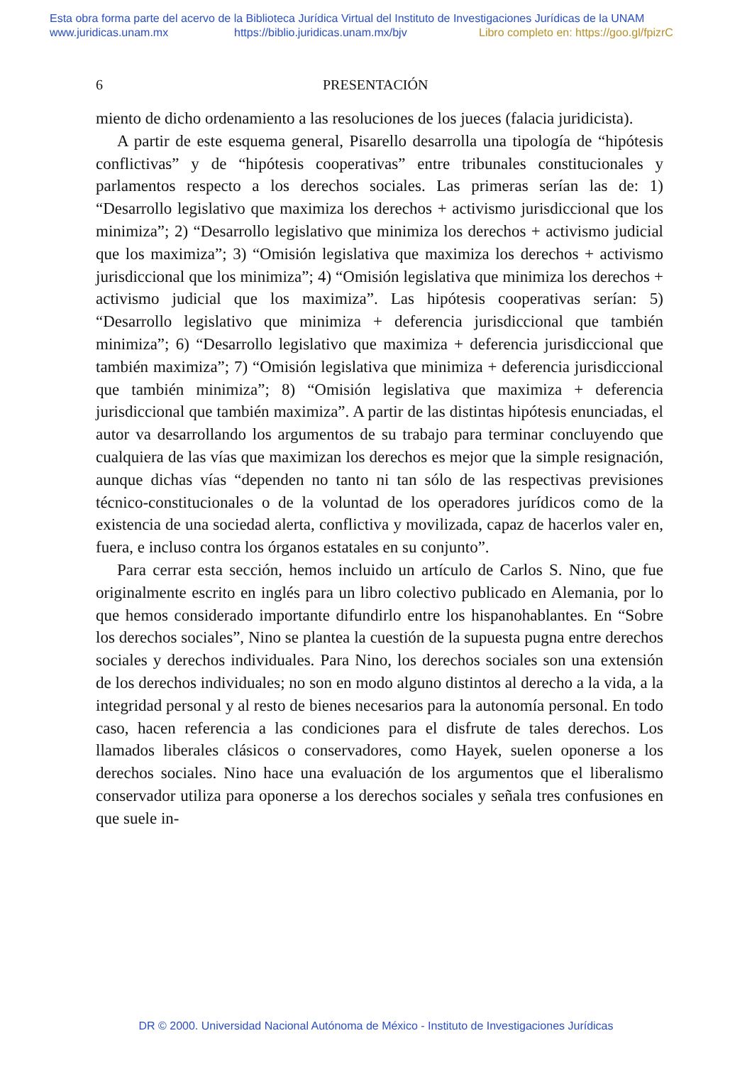Esta obra forma parte del acervo de la Biblioteca Jurídica Virtual del Instituto de Investigaciones Jurídicas de la UNAM
www.juridicas.unam.mx https://biblio.juridicas.unam.mx/bjv Libro completo en: https://goo.gl/fpizrC
6 PRESENTACIÓN
miento de dicho ordenamiento a las resoluciones de los jueces (falacia juridicista).
A partir de este esquema general, Pisarello desarrolla una tipología de “hipótesis conflictivas” y de “hipótesis cooperativas” entre tribunales constitucionales y parlamentos respecto a los derechos sociales. Las primeras serían las de: 1) “Desarrollo legislativo que maximiza los derechos + activismo jurisdiccional que los minimiza”; 2) “Desarrollo legislativo que minimiza los derechos + activismo judicial que los maximiza”; 3) “Omisión legislativa que maximiza los derechos + activismo jurisdiccional que los minimiza”; 4) “Omisión legislativa que minimiza los derechos + activismo judicial que los maximiza”. Las hipótesis cooperativas serían: 5) “Desarrollo legislativo que minimiza + deferencia jurisdiccional que también minimiza”; 6) “Desarrollo legislativo que maximiza + deferencia jurisdiccional que también maximiza”; 7) “Omisión legislativa que minimiza + deferencia jurisdiccional que también minimiza”; 8) “Omisión legislativa que maximiza + deferencia jurisdiccional que también maximiza”. A partir de las distintas hipótesis enunciadas, el autor va desarrollando los argumentos de su trabajo para terminar concluyendo que cualquiera de las vías que maximizan los derechos es mejor que la simple resignación, aunque dichas vías “dependen no tanto ni tan sólo de las respectivas previsiones técnico-constitucionales o de la voluntad de los operadores jurídicos como de la existencia de una sociedad alerta, conflictiva y movilizada, capaz de hacerlos valer en, fuera, e incluso contra los órganos estatales en su conjunto”.
Para cerrar esta sección, hemos incluido un artículo de Carlos S. Nino, que fue originalmente escrito en inglés para un libro colectivo publicado en Alemania, por lo que hemos considerado importante difundirlo entre los hispanohablantes. En “Sobre los derechos sociales”, Nino se plantea la cuestión de la supuesta pugna entre derechos sociales y derechos individuales. Para Nino, los derechos sociales son una extensión de los derechos individuales; no son en modo alguno distintos al derecho a la vida, a la integridad personal y al resto de bienes necesarios para la autonomía personal. En todo caso, hacen referencia a las condiciones para el disfrute de tales derechos. Los llamados liberales clásicos o conservadores, como Hayek, suelen oponerse a los derechos sociales. Nino hace una evaluación de los argumentos que el liberalismo conservador utiliza para oponerse a los derechos sociales y señala tres confusiones en que suele in-
DR © 2000. Universidad Nacional Autónoma de México - Instituto de Investigaciones Jurídicas